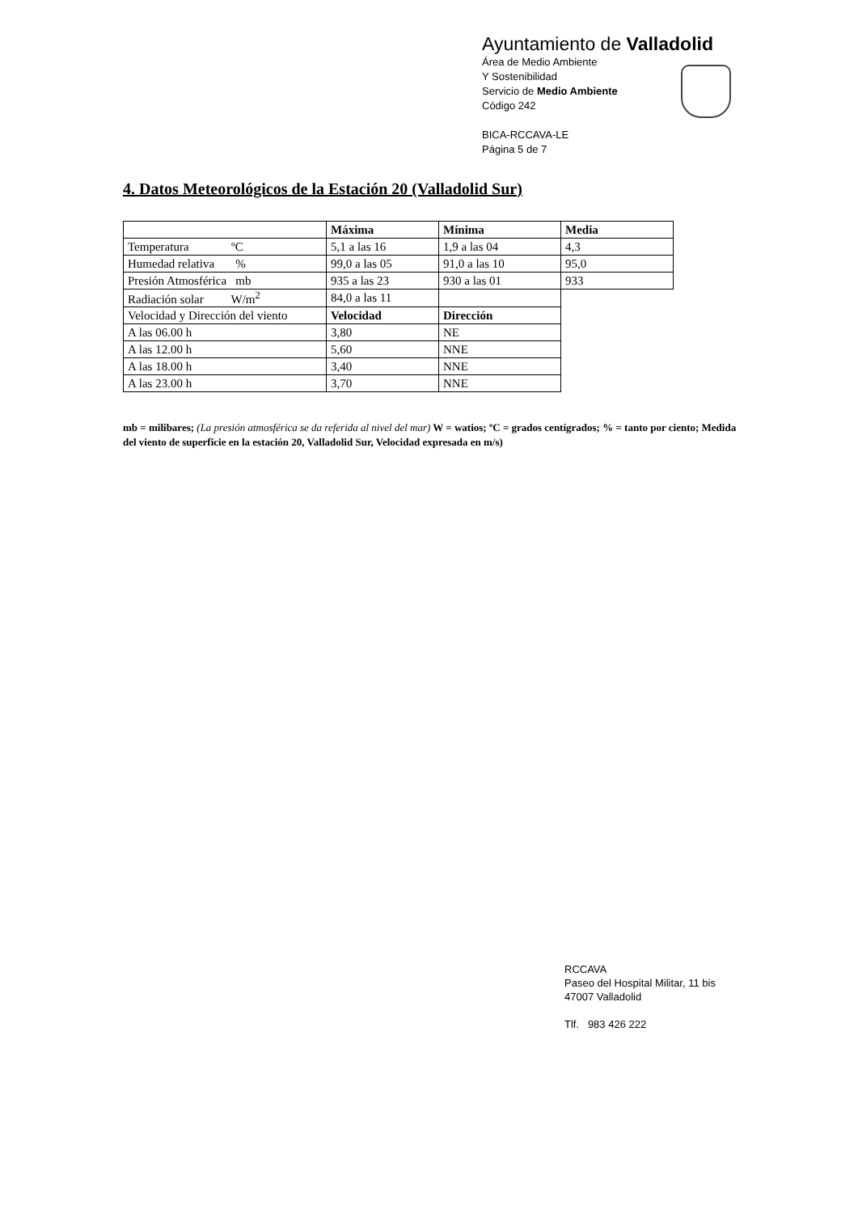Ayuntamiento de Valladolid
Área de Medio Ambiente
Y Sostenibilidad
Servicio de Medio Ambiente
Código 242
BICA-RCCAVA-LE
Página 5 de 7
4. Datos Meteorológicos de la Estación 20 (Valladolid Sur)
| | Máxima | Mínima | Media |
| Temperatura ºC | 5,1 a las 16 | 1,9 a las 04 | 4,3 |
| Humedad relativa % | 99,0 a las 05 | 91,0 a las 10 | 95,0 |
| Presión Atmosférica mb | 935 a las 23 | 930 a las 01 | 933 |
| Radiación solar W/m<sup>2</sup> | 84,0 a las 11 | | |
| Velocidad y Dirección del viento | Velocidad | Dirección | |
| A las 06.00 h | 3,80 | NE | |
| A las 12.00 h | 5,60 | NNE | |
| A las 18.00 h | 3,40 | NNE | |
| A las 23.00 h | 3,70 | NNE | |
mb = milibares; (La presión atmosférica se da referida al nivel del mar) W = watios; ºC = grados centígrados; % = tanto por ciento; Medida del viento de superficie en la estación 20, Valladolid Sur, Velocidad expresada en m/s)
RCCAVA
Paseo del Hospital Militar, 11 bis
47007 Valladolid
Tlf. 983 426 222